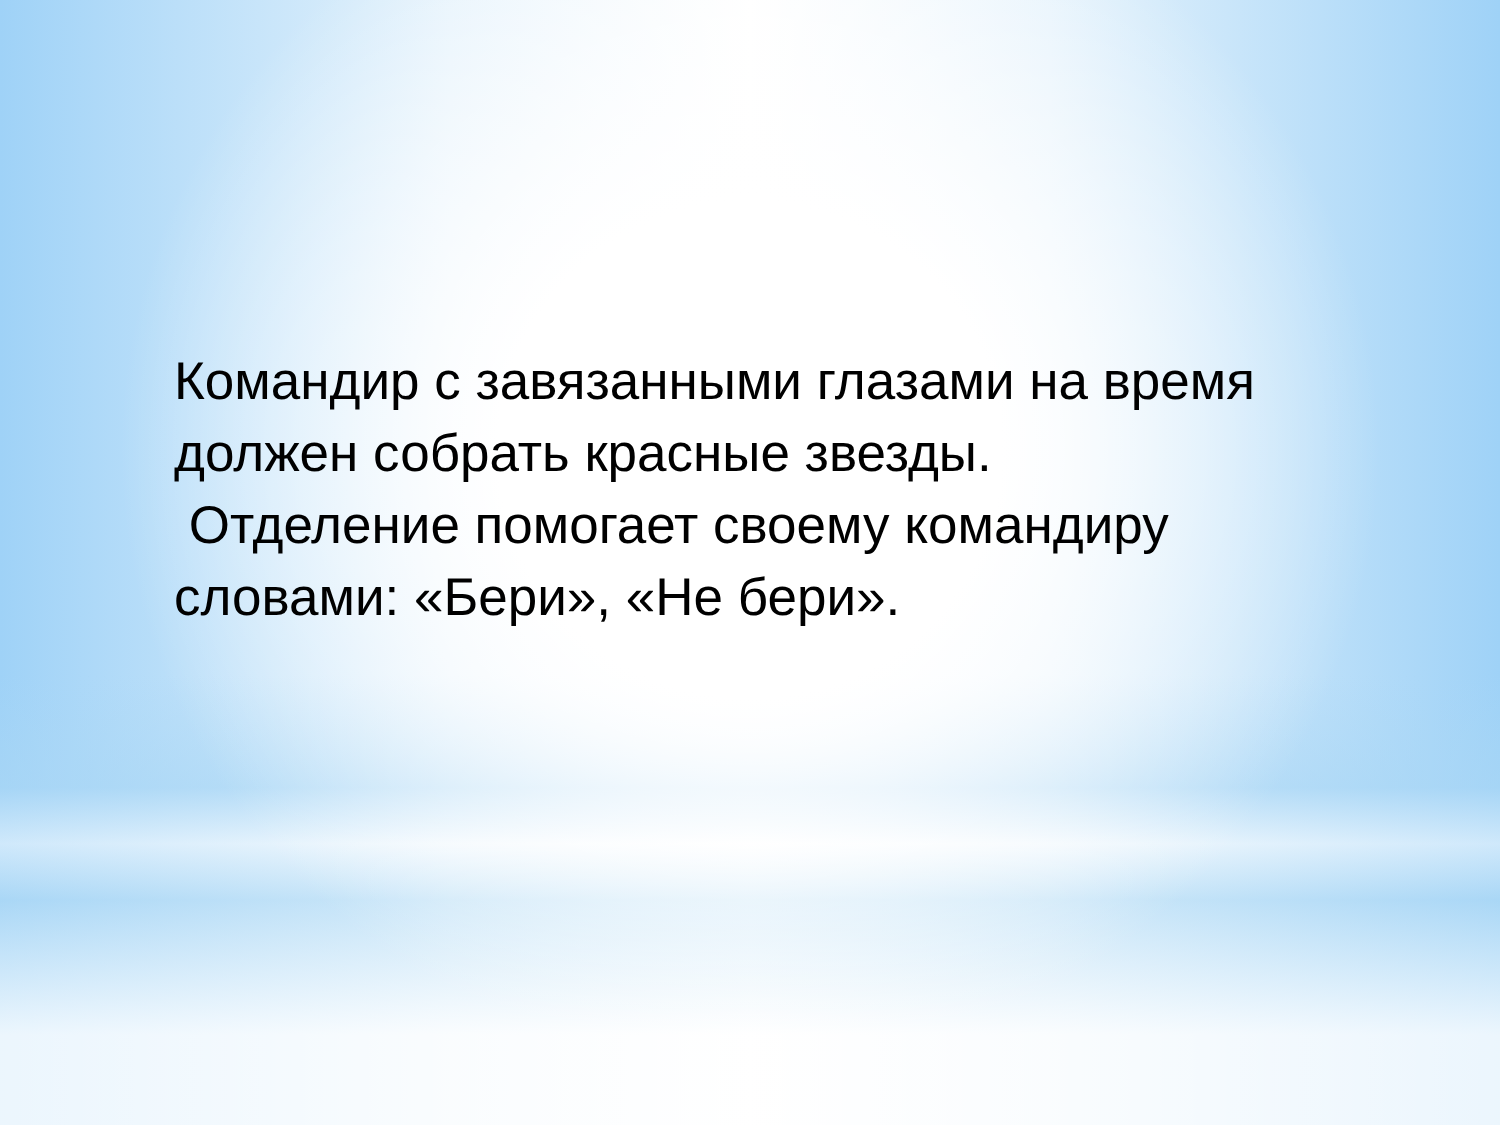Командир с завязанными глазами на время должен собрать красные звезды.
Отделение помогает своему командиру словами: «Бери», «Не бери».